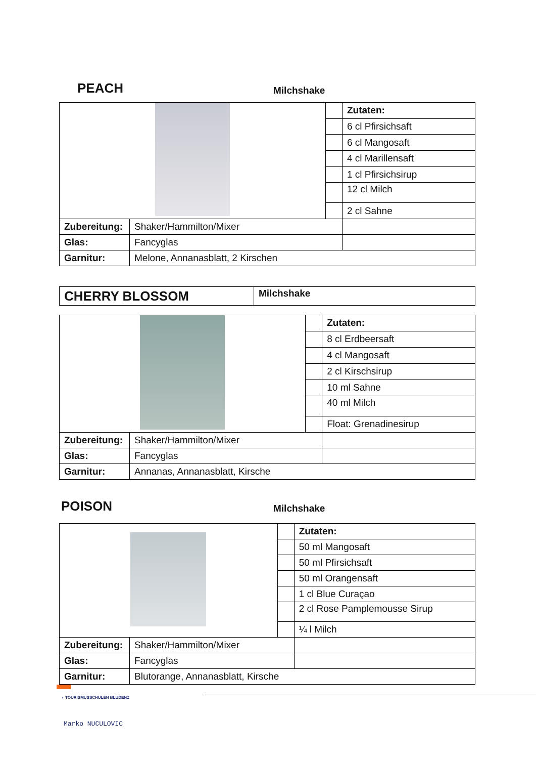PEACH Milchshake
| | | | Zutaten: |
| | | | 6 cl Pfirsichsaft |
| | | | 6 cl Mangosaft |
| | | | 4 cl Marillensaft |
| | | | 1 cl Pfirsichsirup |
| | | | 12 cl Milch |
| | | | 2 cl Sahne |
| Zubereitung: | Shaker/Hammilton/Mixer | | |
| Glas: | Fancyglas | | |
| Garnitur: | Melone, Annanasblatt, 2 Kirschen | | |
| CHERRY BLOSSOM | Milchshake |
| | | | Zutaten: |
| | | | 8 cl Erdbeersaft |
| | | | 4 cl Mangosaft |
| | | | 2 cl Kirschsirup |
| | | | 10 ml Sahne |
| | | | 40 ml Milch |
| | | | Float: Grenadinesirup |
| Zubereitung: | Shaker/Hammilton/Mixer | | |
| Glas: | Fancyglas | | |
| Garnitur: | Annanas, Annanasblatt, Kirsche | | |
POISON Milchshake
| | | | Zutaten: |
| | | | 50 ml Mangosaft |
| | | | 50 ml Pfirsichsaft |
| | | | 50 ml Orangensaft |
| | | | 1 cl Blue Curaçao |
| | | | 2 cl Rose Pamplemousse Sirup |
| | | | ¼ l Milch |
| Zubereitung: | Shaker/Hammilton/Mixer | | |
| Glas: | Fancyglas | | |
| Garnitur: | Blutorange, Annanasblatt, Kirsche | | |
◗ TOURISMUSSCHULEN BLUDENZ
Marko NUCULOVIC